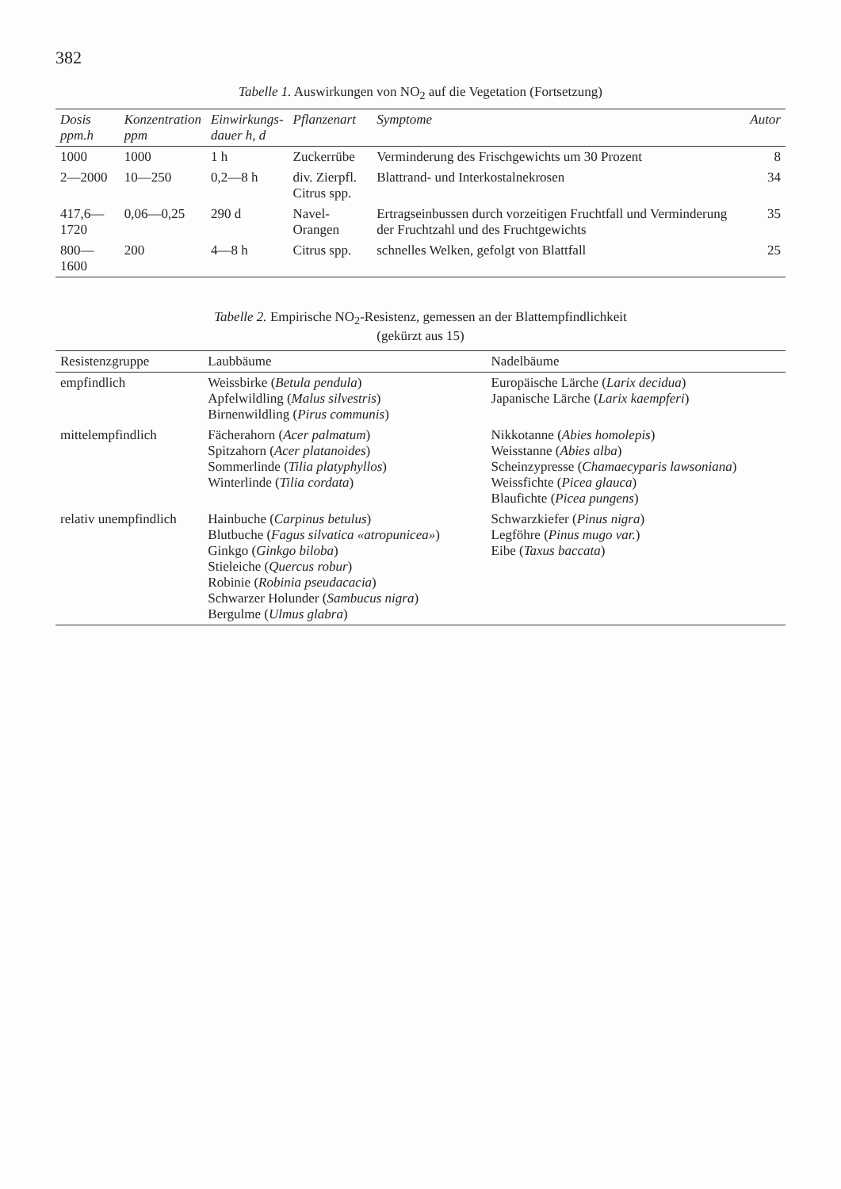382
Tabelle 1. Auswirkungen von NO<sub>2</sub> auf die Vegetation (Fortsetzung)
| Dosis ppm.h | Konzentration ppm | Einwirkungs- dauer h, d | Pflanzenart | Symptome | Autor |
| --- | --- | --- | --- | --- | --- |
| 1000 | 1000 | 1 h | Zuckerrübe | Verminderung des Frischgewichts um 30 Prozent | 8 |
| 2—2000 | 10—250 | 0,2—8 h | div. Zierpfl. Citrus spp. | Blattrand- und Interkostalnekrosen | 34 |
| 417,6—1720 | 0,06—0,25 | 290 d | Navel-Orangen | Ertragseinbussen durch vorzeitigen Fruchtfall und Verminderung der Fruchtzahl und des Fruchtgewichts | 35 |
| 800—1600 | 200 | 4—8 h | Citrus spp. | schnelles Welken, gefolgt von Blattfall | 25 |
Tabelle 2. Empirische NO<sub>2</sub>-Resistenz, gemessen an der Blattempfindlichkeit
(gekürzt aus 15)
| Resistenzgruppe | Laubbäume | Nadelbäume |
| --- | --- | --- |
| empfindlich | Weissbirke ( Betula pendula ) Apfelwildling ( Malus silvestris ) Birnenwildling ( Pirus communis ) | Europäische Lärche ( Larix decidua ) Japanische Lärche ( Larix kaempferi ) |
| mittelempfindlich | Fächerahorn ( Acer palmatum ) Spitzahorn ( Acer platanoides ) Sommerlinde ( Tilia platyphyllos ) Winterlinde ( Tilia cordata ) | Nikkotanne ( Abies homolepis ) Weisstanne ( Abies alba ) Scheinzypresse ( Chamaecyparis lawsoniana ) Weissfichte ( Picea glauca ) Blaufichte ( Picea pungens ) |
| relativ unempfindlich | Hainbuche ( Carpinus betulus ) Blutbuche ( Fagus silvatica «atropunicea» ) Ginkgo ( Ginkgo biloba ) Stieleiche ( Quercus robur ) Robinie ( Robinia pseudacacia ) Schwarzer Holunder ( Sambucus nigra ) Bergulme ( Ulmus glabra ) | Schwarzkiefer ( Pinus nigra ) Legföhre ( Pinus mugo var. ) Eibe ( Taxus baccata ) |